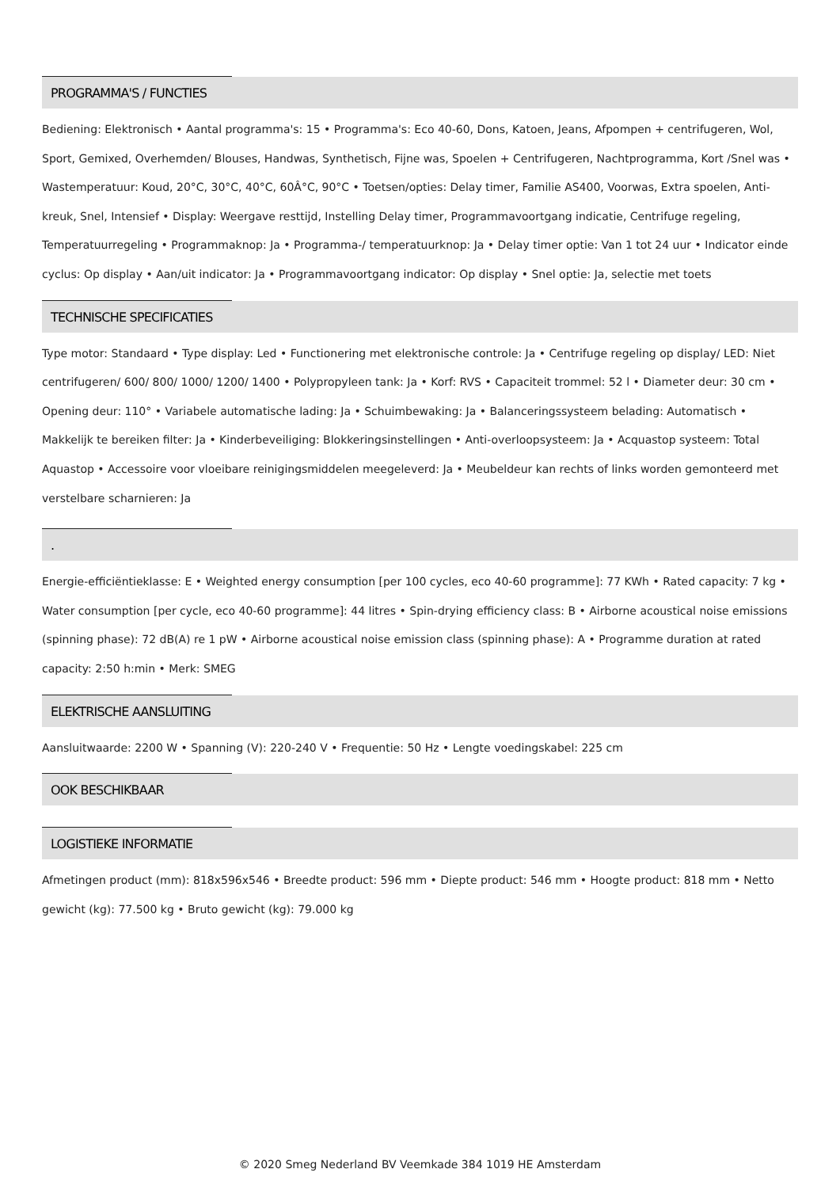PROGRAMMA'S / FUNCTIES
Bediening: Elektronisch • Aantal programma's: 15 • Programma's: Eco 40-60, Dons, Katoen, Jeans, Afpompen + centrifugeren, Wol, Sport, Gemixed, Overhemden/ Blouses, Handwas, Synthetisch, Fijne was, Spoelen + Centrifugeren, Nachtprogramma, Kort /Snel was • Wastemperatuur: Koud, 20°C, 30°C, 40°C, 60Â°C, 90°C • Toetsen/opties: Delay timer, Familie AS400, Voorwas, Extra spoelen, Anti-kreuk, Snel, Intensief • Display: Weergave resttijd, Instelling Delay timer, Programmavoortgang indicatie, Centrifuge regeling, Temperatuurregeling • Programmaknop: Ja • Programma-/ temperatuurknop: Ja • Delay timer optie: Van 1 tot 24 uur • Indicator einde cyclus: Op display • Aan/uit indicator: Ja • Programmavoortgang indicator: Op display • Snel optie: Ja, selectie met toets
TECHNISCHE SPECIFICATIES
Type motor: Standaard • Type display: Led • Functionering met elektronische controle: Ja • Centrifuge regeling op display/ LED: Niet centrifugeren/ 600/ 800/ 1000/ 1200/ 1400 • Polypropyleen tank: Ja • Korf: RVS • Capaciteit trommel: 52 l • Diameter deur: 30 cm • Opening deur: 110° • Variabele automatische lading: Ja • Schuimbewaking: Ja • Balanceringssysteem belading: Automatisch • Makkelijk te bereiken filter: Ja • Kinderbeveiliging: Blokkeringsinstellingen • Anti-overloopsysteem: Ja • Acquastop systeem: Total Aquastop • Accessoire voor vloeibare reinigingsmiddelen meegeleverd: Ja • Meubeldeur kan rechts of links worden gemonteerd met verstelbare scharnieren: Ja
.
Energie-efficiëntieklasse: E • Weighted energy consumption [per 100 cycles, eco 40-60 programme]: 77 KWh • Rated capacity: 7 kg • Water consumption [per cycle, eco 40-60 programme]: 44 litres • Spin-drying efficiency class: B • Airborne acoustical noise emissions (spinning phase): 72 dB(A) re 1 pW • Airborne acoustical noise emission class (spinning phase): A • Programme duration at rated capacity: 2:50 h:min • Merk: SMEG
ELEKTRISCHE AANSLUITING
Aansluitwaarde: 2200 W • Spanning (V): 220-240 V • Frequentie: 50 Hz • Lengte voedingskabel: 225 cm
OOK BESCHIKBAAR
LOGISTIEKE INFORMATIE
Afmetingen product (mm): 818x596x546 • Breedte product: 596 mm • Diepte product: 546 mm • Hoogte product: 818 mm • Netto gewicht (kg): 77.500 kg • Bruto gewicht (kg): 79.000 kg
© 2020 Smeg Nederland BV Veemkade 384 1019 HE Amsterdam